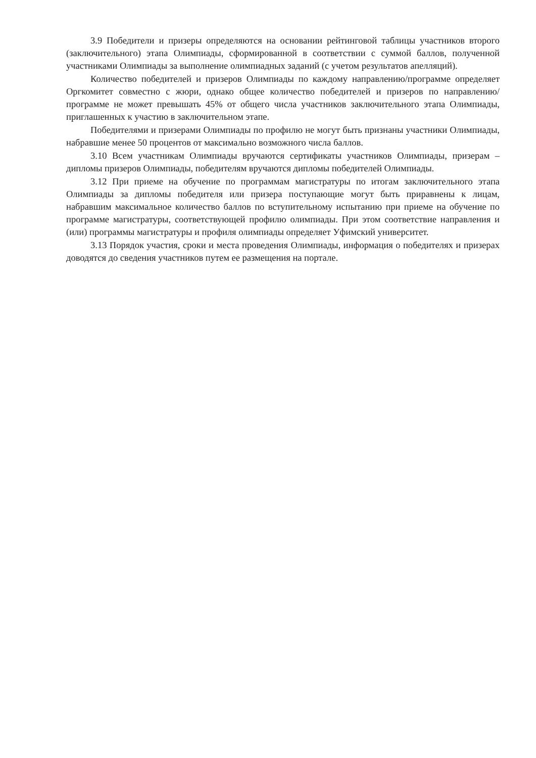3.9 Победители и призеры определяются на основании рейтинговой таблицы участников второго (заключительного) этапа Олимпиады, сформированной в соответствии с суммой баллов, полученной участниками Олимпиады за выполнение олимпиадных заданий (с учетом результатов апелляций).
Количество победителей и призеров Олимпиады по каждому направлению/программе определяет Оргкомитет совместно с жюри, однако общее количество победителей и призеров по направлению/программе не может превышать 45% от общего числа участников заключительного этапа Олимпиады, приглашенных к участию в заключительном этапе.
Победителями и призерами Олимпиады по профилю не могут быть признаны участники Олимпиады, набравшие менее 50 процентов от максимально возможного числа баллов.
3.10 Всем участникам Олимпиады вручаются сертификаты участников Олимпиады, призерам – дипломы призеров Олимпиады, победителям вручаются дипломы победителей Олимпиады.
3.12 При приеме на обучение по программам магистратуры по итогам заключительного этапа Олимпиады за дипломы победителя или призера поступающие могут быть приравнены к лицам, набравшим максимальное количество баллов по вступительному испытанию при приеме на обучение по программе магистратуры, соответствующей профилю олимпиады. При этом соответствие направления и (или) программы магистратуры и профиля олимпиады определяет Уфимский университет.
3.13 Порядок участия, сроки и места проведения Олимпиады, информация о победителях и призерах доводятся до сведения участников путем ее размещения на портале.